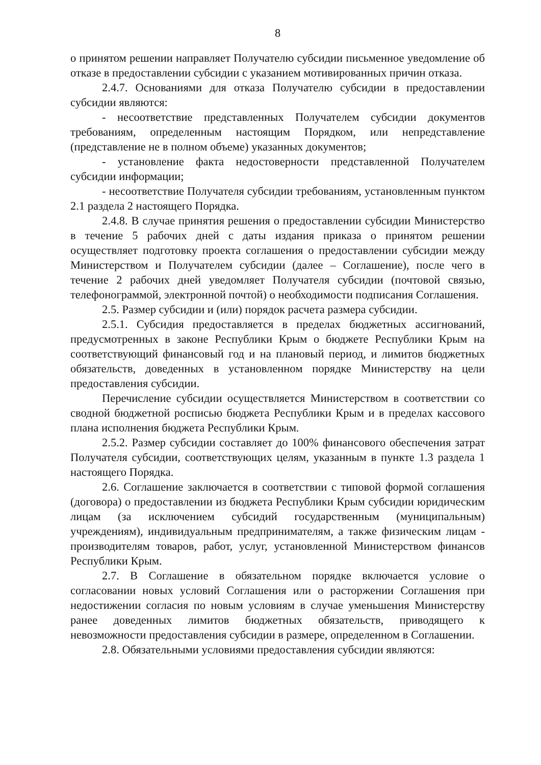8
о принятом решении направляет Получателю субсидии письменное уведомление об отказе в предоставлении субсидии с указанием мотивированных причин отказа.
2.4.7. Основаниями для отказа Получателю субсидии в предоставлении субсидии являются:
- несоответствие представленных Получателем субсидии документов требованиям, определенным настоящим Порядком, или непредставление (представление не в полном объеме) указанных документов;
- установление факта недостоверности представленной Получателем субсидии информации;
- несоответствие Получателя субсидии требованиям, установленным пунктом 2.1 раздела 2 настоящего Порядка.
2.4.8. В случае принятия решения о предоставлении субсидии Министерство в течение 5 рабочих дней с даты издания приказа о принятом решении осуществляет подготовку проекта соглашения о предоставлении субсидии между Министерством и Получателем субсидии (далее – Соглашение), после чего в течение 2 рабочих дней уведомляет Получателя субсидии (почтовой связью, телефонограммой, электронной почтой) о необходимости подписания Соглашения.
2.5. Размер субсидии и (или) порядок расчета размера субсидии.
2.5.1. Субсидия предоставляется в пределах бюджетных ассигнований, предусмотренных в законе Республики Крым о бюджете Республики Крым на соответствующий финансовый год и на плановый период, и лимитов бюджетных обязательств, доведенных в установленном порядке Министерству на цели предоставления субсидии.
Перечисление субсидии осуществляется Министерством в соответствии со сводной бюджетной росписью бюджета Республики Крым и в пределах кассового плана исполнения бюджета Республики Крым.
2.5.2. Размер субсидии составляет до 100% финансового обеспечения затрат Получателя субсидии, соответствующих целям, указанным в пункте 1.3 раздела 1 настоящего Порядка.
2.6. Соглашение заключается в соответствии с типовой формой соглашения (договора) о предоставлении из бюджета Республики Крым субсидии юридическим лицам (за исключением субсидий государственным (муниципальным) учреждениям), индивидуальным предпринимателям, а также физическим лицам - производителям товаров, работ, услуг, установленной Министерством финансов Республики Крым.
2.7. В Соглашение в обязательном порядке включается условие о согласовании новых условий Соглашения или о расторжении Соглашения при недостижении согласия по новым условиям в случае уменьшения Министерству ранее доведенных лимитов бюджетных обязательств, приводящего к невозможности предоставления субсидии в размере, определенном в Соглашении.
2.8. Обязательными условиями предоставления субсидии являются: